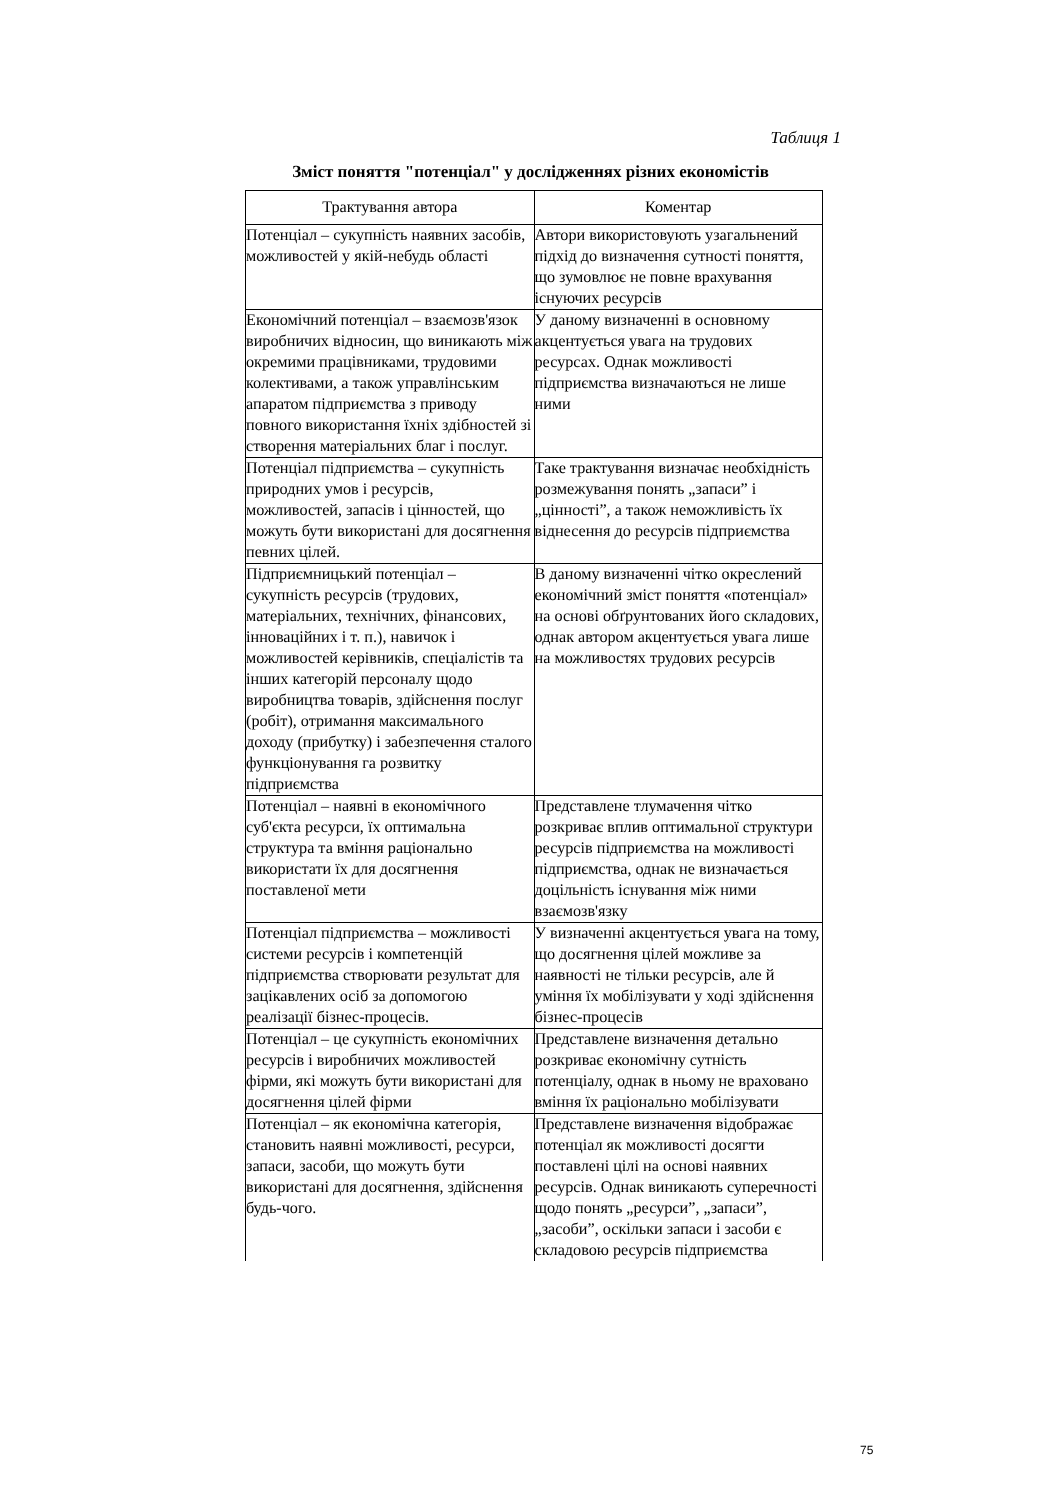Таблиця 1
Зміст поняття "потенціал" у дослідженнях різних економістів
| Трактування автора | Коментар |
| --- | --- |
| Потенціал – сукупність наявних засобів, можливостей у якій-небудь області | Автори використовують узагальнений підхід до визначення сутності поняття, що зумовлює не повне врахування існуючих ресурсів |
| Економічний потенціал – взаємозв'язок виробничих відносин, що виникають між окремими працівниками, трудовими колективами, а також управлінським апаратом підприємства з приводу повного використання їхніх здібностей зі створення матеріальних благ і послуг. | У даному визначенні в основному акцентується увага на трудових ресурсах. Однак можливості підприємства визначаються не лише ними |
| Потенціал підприємства – сукупність природних умов і ресурсів, можливостей, запасів і цінностей, що можуть бути використані для досягнення певних цілей. | Таке трактування визначає необхідність розмежування понять „запаси” і „цінності”, а також неможливість їх віднесення до ресурсів підприємства |
| Підприємницький потенціал – сукупність ресурсів (трудових, матеріальних, технічних, фінансових, інноваційних і т. п.), навичок і можливостей керівників, спеціалістів та інших категорій персоналу щодо виробництва товарів, здійснення послуг (робіт), отримання максимального доходу (прибутку) і забезпечення сталого функціонування га розвитку підприємства | В даному визначенні чітко окреслений економічний зміст поняття «потенціал» на основі обґрунтованих його складових, однак автором акцентується увага лише на можливостях трудових ресурсів |
| Потенціал – наявні в економічного суб'єкта ресурси, їх оптимальна структура та вміння раціонально використати їх для досягнення поставленої мети | Представлене тлумачення чітко розкриває вплив оптимальної структури ресурсів підприємства на можливості підприємства, однак не визначається доцільність існування між ними взаємозв'язку |
| Потенціал підприємства – можливості системи ресурсів і компетенцій підприємства створювати результат для зацікавлених осіб за допомогою реалізації бізнес-процесів. | У визначенні акцентується увага на тому, що досягнення цілей можливе за наявності не тільки ресурсів, але й уміння їх мобілізувати у ході здійснення бізнес-процесів |
| Потенціал – це сукупність економічних ресурсів і виробничих можливостей фірми, які можуть бути використані для досягнення цілей фірми | Представлене визначення детально розкриває економічну сутність потенціалу, однак в ньому не враховано вміння їх раціонально мобілізувати |
| Потенціал – як економічна категорія, становить наявні можливості, ресурси, запаси, засоби, що можуть бути використані для досягнення, здійснення будь-чого. | Представлене визначення відображає потенціал як можливості досягти поставлені цілі на основі наявних ресурсів. Однак виникають суперечності щодо понять „ресурси”, „запаси”, „засоби”, оскільки запаси і засоби є складовою ресурсів підприємства |
75